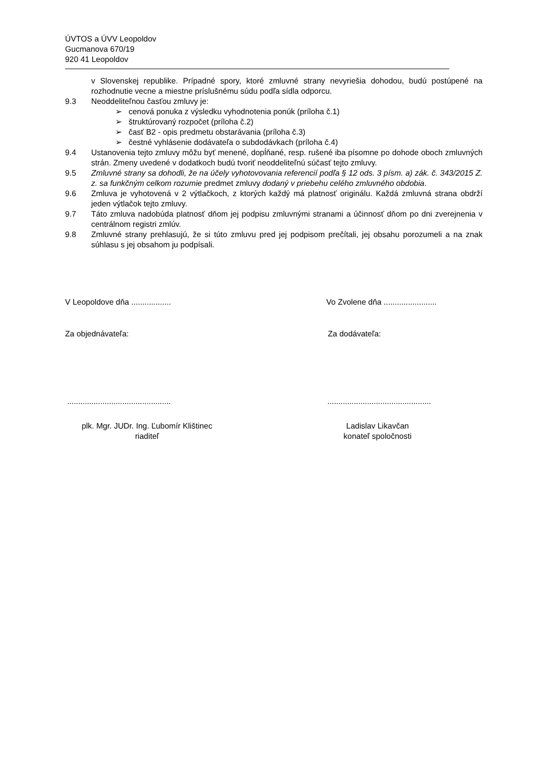ÚVTOS a ÚVV Leopoldov
Gucmanova 670/19
920 41 Leopoldov
v Slovenskej republike. Prípadné spory, ktoré zmluvné strany nevyriešia dohodou, budú postúpené na rozhodnutie vecne a miestne príslušnému súdu podľa sídla odporcu.
9.3 Neoddeliteľnou časťou zmluvy je:
➢ cenová ponuka z výsledku vyhodnotenia ponúk (príloha č.1)
➢ štruktúrovaný rozpočet (príloha č.2)
➢ časť B2 - opis predmetu obstarávania (príloha č.3)
➢ čestné vyhlásenie dodávateľa o subdodávkach (príloha č.4)
9.4 Ustanovenia tejto zmluvy môžu byť menené, dopĺňané, resp. rušené iba písomne po dohode oboch zmluvných strán. Zmeny uvedené v dodatkoch budú tvoriť neoddeliteľnú súčasť tejto zmluvy.
9.5 Zmluvné strany sa dohodli, že na účely vyhotovovania referencií podľa § 12 ods. 3 písm. a) zák. č. 343/2015 Z. z. sa funkčným celkom rozumie predmet zmluvy dodaný v priebehu celého zmluvného obdobia.
9.6 Zmluva je vyhotovená v 2 výtlačkoch, z ktorých každý má platnosť originálu. Každá zmluvná strana obdrží jeden výtlačok tejto zmluvy.
9.7 Táto zmluva nadobúda platnosť dňom jej podpisu zmluvnými stranami a účinnosť dňom po dni zverejnenia v centrálnom registri zmlúv.
9.8 Zmluvné strany prehlasujú, že si túto zmluvu pred jej podpisom prečítali, jej obsahu porozumeli a na znak súhlasu s jej obsahom ju podpísali.
V Leopoldove dňa .................. Vo Zvolene dňa ........................
Za objednávateľa: Za dodávateľa:
............................................... ...............................................
plk. Mgr. JUDr. Ing. Ľubomír Klištinec
riaditeľ
Ladislav Likavčan
konateľ spoločnosti